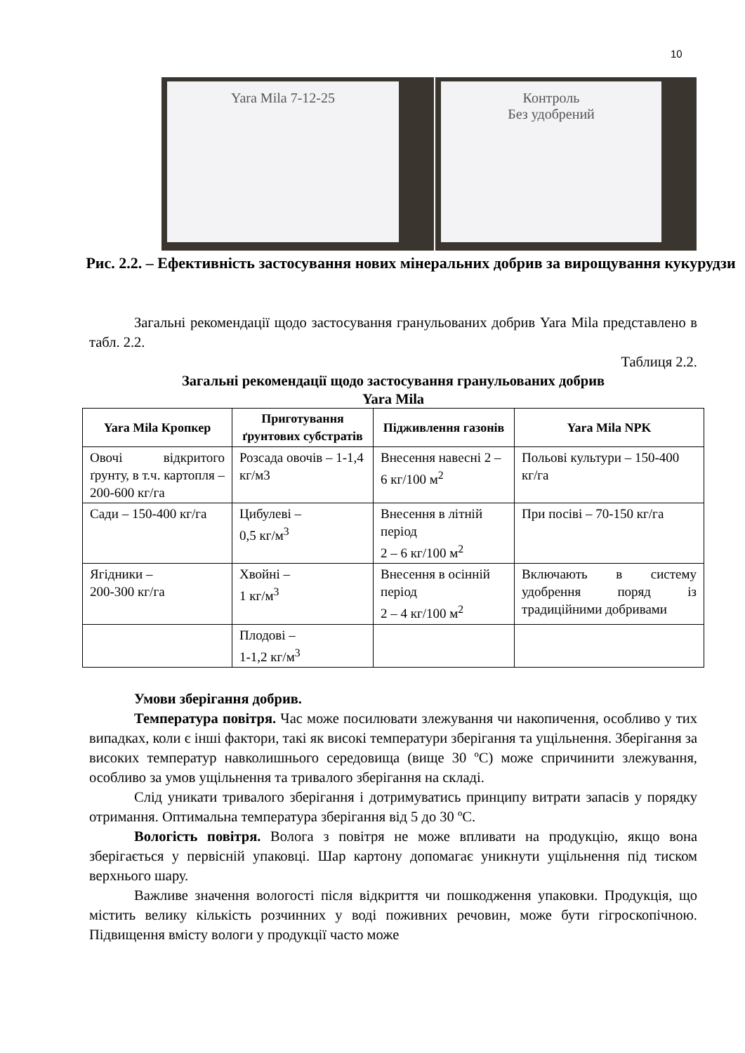10
Yara Mila 7-12-25
Контроль
Без удобрений
Рис. 2.2. – Ефективність застосування нових мінеральних добрив за вирощування кукурудзи
Загальні рекомендації щодо застосування гранульованих добрив Yara Mila представлено в табл. 2.2.
Таблиця 2.2.
Загальні рекомендації щодо застосування гранульованих добрив
Yara Mila
| Yara Mila Кропкер | Приготування ґрунтових субстратів | Підживлення газонів | Yara Mila NPK |
| --- | --- | --- | --- |
| Овочі відкритого ґрунту, в т.ч. картопля – 200-600 кг/га | Розсада овочів – 1-1,4 кг/м3 | Внесення навесні 2 – 6 кг/100 м<sup>2</sup> | Польові культури – 150-400 кг/га |
| Сади – 150-400 кг/га | Цибулеві – 0,5 кг/м<sup>3</sup> | Внесення в літній період 2 – 6 кг/100 м<sup>2</sup> | При посіві – 70-150 кг/га |
| Ягідники – 200-300 кг/га | Хвойні – 1 кг/м<sup>3</sup> | Внесення в осінній період 2 – 4 кг/100 м<sup>2</sup> | Включають в систему удобрення поряд із традиційними добривами |
| | Плодові – 1-1,2 кг/м<sup>3</sup> | | |
Умови зберігання добрив.
Температура повітря. Час може посилювати злежування чи накопичення, особливо у тих випадках, коли є інші фактори, такі як високі температури зберігання та ущільнення. Зберігання за високих температур навколишнього середовища (вище 30 ºС) може спричинити злежування, особливо за умов ущільнення та тривалого зберігання на складі.
Слід уникати тривалого зберігання і дотримуватись принципу витрати запасів у порядку отримання. Оптимальна температура зберігання від 5 до 30 ºС.
Вологість повітря. Волога з повітря не може впливати на продукцію, якщо вона зберігається у первісній упаковці. Шар картону допомагає уникнути ущільнення під тиском верхнього шару.
Важливе значення вологості після відкриття чи пошкодження упаковки. Продукція, що містить велику кількість розчинних у воді поживних речовин, може бути гігроскопічною. Підвищення вмісту вологи у продукції часто може